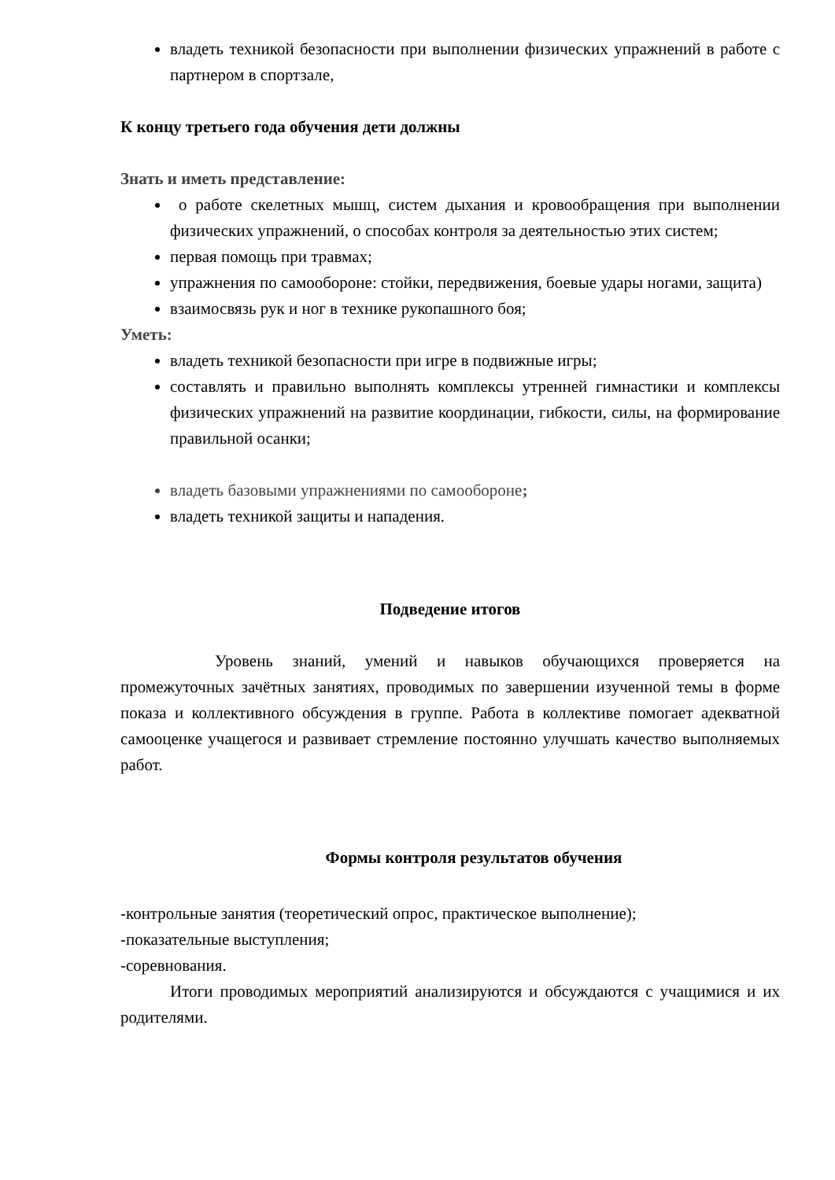владеть техникой безопасности при выполнении физических упражнений в работе с партнером в спортзале,
К концу третьего года обучения дети должны
Знать и иметь представление:
о работе скелетных мышц, систем дыхания и кровообращения при выполнении физических упражнений, о способах контроля за деятельностью этих систем;
первая помощь при травмах;
упражнения по самообороне: стойки, передвижения, боевые удары ногами, защита)
взаимосвязь рук и ног в технике рукопашного боя;
Уметь:
владеть техникой безопасности при игре в подвижные игры;
составлять и правильно выполнять комплексы утренней гимнастики и комплексы физических упражнений на развитие координации, гибкости, силы, на формирование правильной осанки;
владеть базовыми упражнениями по самообороне;
владеть техникой защиты и нападения.
Подведение итогов
Уровень знаний, умений и навыков обучающихся проверяется на промежуточных зачётных занятиях, проводимых по завершении изученной темы в форме показа и коллективного обсуждения в группе. Работа в коллективе помогает адекватной самооценке учащегося и развивает стремление постоянно улучшать качество выполняемых работ.
Формы контроля результатов обучения
-контрольные занятия (теоретический опрос, практическое выполнение);
-показательные выступления;
-соревнования.
Итоги проводимых мероприятий анализируются и обсуждаются с учащимися и их родителями.